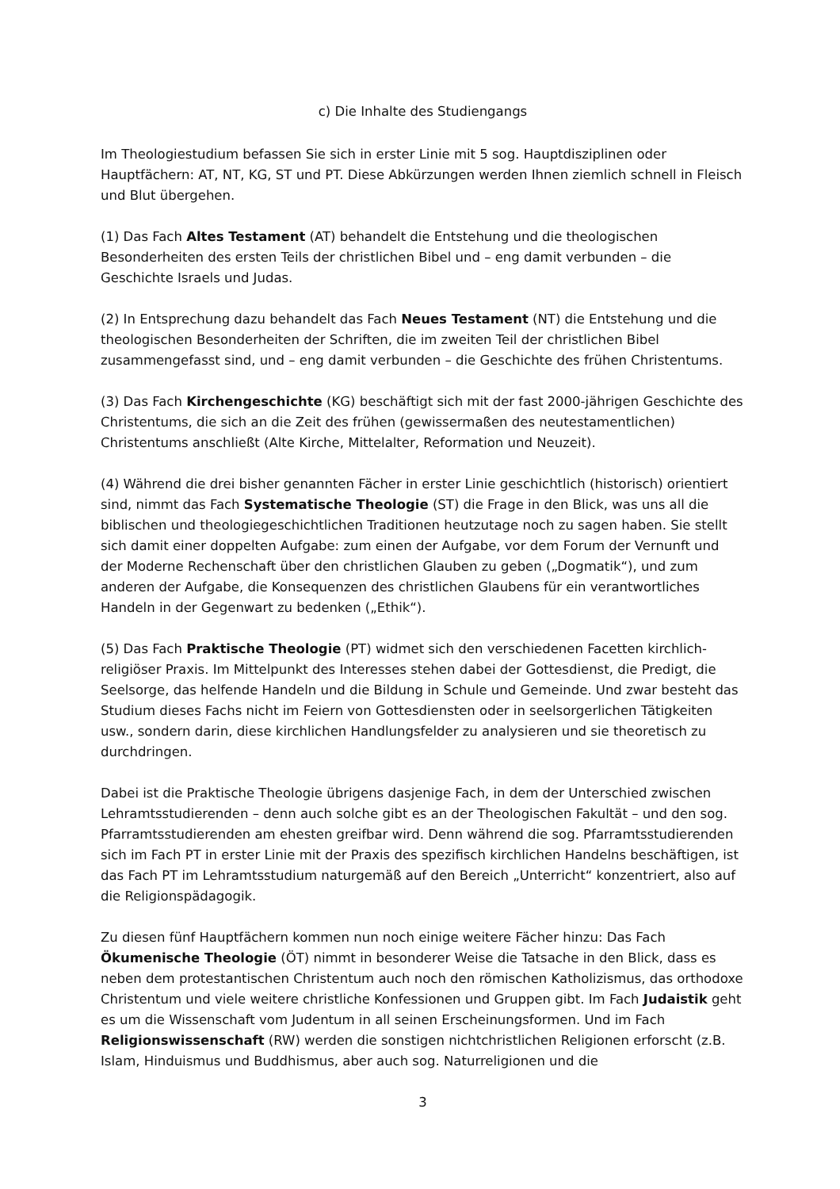c) Die Inhalte des Studiengangs
Im Theologiestudium befassen Sie sich in erster Linie mit 5 sog. Hauptdisziplinen oder Hauptfächern: AT, NT, KG, ST und PT. Diese Abkürzungen werden Ihnen ziemlich schnell in Fleisch und Blut übergehen.
(1) Das Fach Altes Testament (AT) behandelt die Entstehung und die theologischen Besonderheiten des ersten Teils der christlichen Bibel und – eng damit verbunden – die Geschichte Israels und Judas.
(2) In Entsprechung dazu behandelt das Fach Neues Testament (NT) die Entstehung und die theologischen Besonderheiten der Schriften, die im zweiten Teil der christlichen Bibel zusammengefasst sind, und – eng damit verbunden – die Geschichte des frühen Christentums.
(3) Das Fach Kirchengeschichte (KG) beschäftigt sich mit der fast 2000-jährigen Geschichte des Christentums, die sich an die Zeit des frühen (gewissermaßen des neutestamentlichen) Christentums anschließt (Alte Kirche, Mittelalter, Reformation und Neuzeit).
(4) Während die drei bisher genannten Fächer in erster Linie geschichtlich (historisch) orientiert sind, nimmt das Fach Systematische Theologie (ST) die Frage in den Blick, was uns all die biblischen und theologiegeschichtlichen Traditionen heutzutage noch zu sagen haben. Sie stellt sich damit einer doppelten Aufgabe: zum einen der Aufgabe, vor dem Forum der Vernunft und der Moderne Rechenschaft über den christlichen Glauben zu geben („Dogmatik“), und zum anderen der Aufgabe, die Konsequenzen des christlichen Glaubens für ein verantwortliches Handeln in der Gegenwart zu bedenken („Ethik“).
(5) Das Fach Praktische Theologie (PT) widmet sich den verschiedenen Facetten kirchlich-religiöser Praxis. Im Mittelpunkt des Interesses stehen dabei der Gottesdienst, die Predigt, die Seelsorge, das helfende Handeln und die Bildung in Schule und Gemeinde. Und zwar besteht das Studium dieses Fachs nicht im Feiern von Gottesdiensten oder in seelsorgerlichen Tätigkeiten usw., sondern darin, diese kirchlichen Handlungsfelder zu analysieren und sie theoretisch zu durchdringen.
Dabei ist die Praktische Theologie übrigens dasjenige Fach, in dem der Unterschied zwischen Lehramtsstudierenden – denn auch solche gibt es an der Theologischen Fakultät – und den sog. Pfarramtsstudierenden am ehesten greifbar wird. Denn während die sog. Pfarramtsstudierenden sich im Fach PT in erster Linie mit der Praxis des spezifisch kirchlichen Handelns beschäftigen, ist das Fach PT im Lehramtsstudium naturgemäß auf den Bereich „Unterricht“ konzentriert, also auf die Religionspädagogik.
Zu diesen fünf Hauptfächern kommen nun noch einige weitere Fächer hinzu: Das Fach Ökumenische Theologie (ÖT) nimmt in besonderer Weise die Tatsache in den Blick, dass es neben dem protestantischen Christentum auch noch den römischen Katholizismus, das orthodoxe Christentum und viele weitere christliche Konfessionen und Gruppen gibt. Im Fach Judaistik geht es um die Wissenschaft vom Judentum in all seinen Erscheinungsformen. Und im Fach Religionswissenschaft (RW) werden die sonstigen nichtchristlichen Religionen erforscht (z.B. Islam, Hinduismus und Buddhismus, aber auch sog. Naturreligionen und die
3